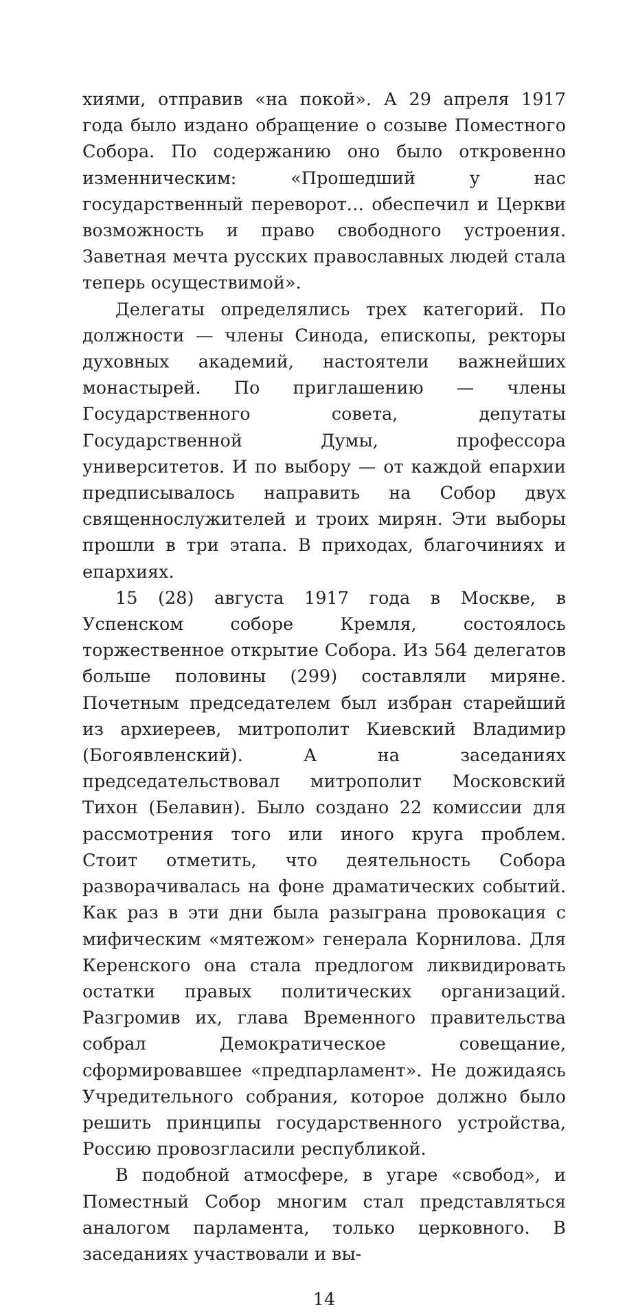хиями, отправив «на покой». А 29 апреля 1917 года было издано обращение о созыве Поместного Собора. По содержанию оно было откровенно изменническим: «Прошедший у нас государственный переворот… обеспечил и Церкви возможность и право свободного устроения. Заветная мечта русских православных людей стала теперь осуществимой».
Делегаты определялись трех категорий. По должности — члены Синода, епископы, ректоры духовных академий, настоятели важнейших монастырей. По приглашению — члены Государственного совета, депутаты Государственной Думы, профессора университетов. И по выбору — от каждой епархии предписывалось направить на Собор двух священнослужителей и троих мирян. Эти выборы прошли в три этапа. В приходах, благочиниях и епархиях.
15 (28) августа 1917 года в Москве, в Успенском соборе Кремля, состоялось торжественное открытие Собора. Из 564 делегатов больше половины (299) составляли миряне. Почетным председателем был избран старейший из архиереев, митрополит Киевский Владимир (Богоявленский). А на заседаниях председательствовал митрополит Московский Тихон (Белавин). Было создано 22 комиссии для рассмотрения того или иного круга проблем. Стоит отметить, что деятельность Собора разворачивалась на фоне драматических событий. Как раз в эти дни была разыграна провокация с мифическим «мятежом» генерала Корнилова. Для Керенского она стала предлогом ликвидировать остатки правых политических организаций. Разгромив их, глава Временного правительства собрал Демократическое совещание, сформировавшее «предпарламент». Не дожидаясь Учредительного собрания, которое должно было решить принципы государственного устройства, Россию провозгласили республикой.
В подобной атмосфере, в угаре «свобод», и Поместный Собор многим стал представляться аналогом парламента, только церковного. В заседаниях участвовали и вы-
14